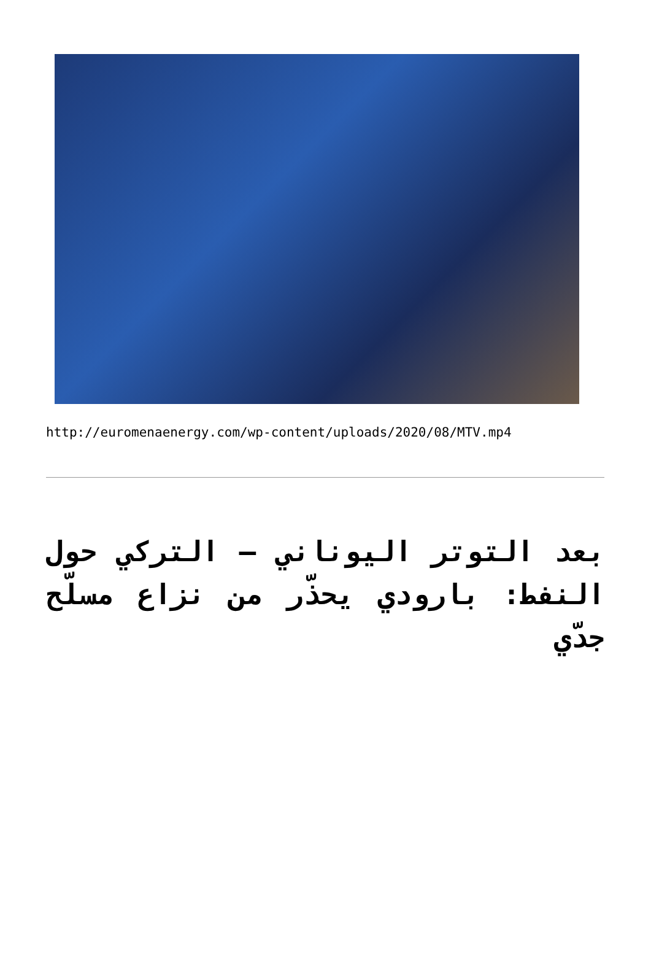http://euromenaenergy.com/wp-content/uploads/2020/08/MTV.mp4
بعد التوتر اليوناني – التركي حول النفط: بارودي يحذّر من نزاع مسلّح جدّي